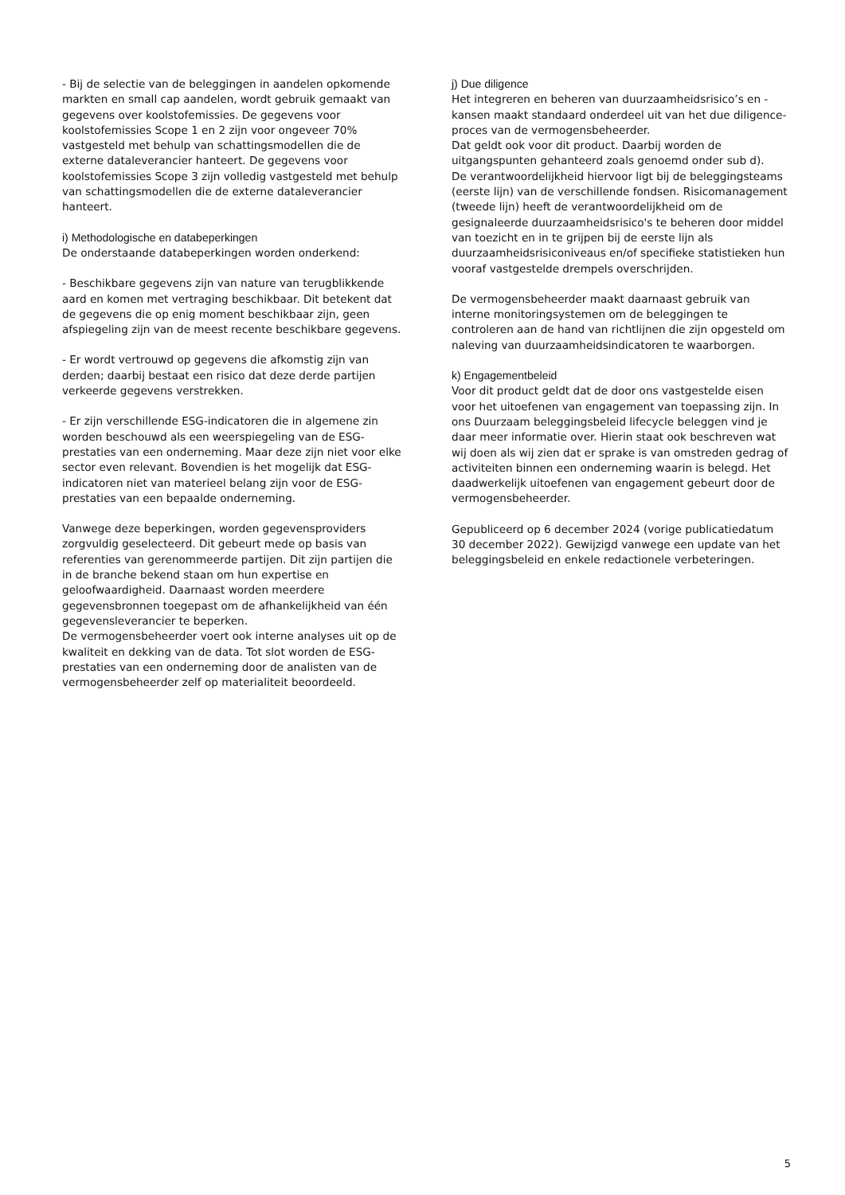- Bij de selectie van de beleggingen in aandelen opkomende markten en small cap aandelen, wordt gebruik gemaakt van gegevens over koolstofemissies. De gegevens voor koolstofemissies Scope 1 en 2 zijn voor ongeveer 70% vastgesteld met behulp van schattingsmodellen die de externe dataleverancier hanteert. De gegevens voor koolstofemissies Scope 3 zijn volledig vastgesteld met behulp van schattingsmodellen die de externe dataleverancier hanteert.
i) Methodologische en databeperkingen
De onderstaande databeperkingen worden onderkend:
- Beschikbare gegevens zijn van nature van terugblikkende aard en komen met vertraging beschikbaar. Dit betekent dat de gegevens die op enig moment beschikbaar zijn, geen afspiegeling zijn van de meest recente beschikbare gegevens.
- Er wordt vertrouwd op gegevens die afkomstig zijn van derden; daarbij bestaat een risico dat deze derde partijen verkeerde gegevens verstrekken.
- Er zijn verschillende ESG-indicatoren die in algemene zin worden beschouwd als een weerspiegeling van de ESG-prestaties van een onderneming. Maar deze zijn niet voor elke sector even relevant. Bovendien is het mogelijk dat ESG-indicatoren niet van materieel belang zijn voor de ESG-prestaties van een bepaalde onderneming.
Vanwege deze beperkingen, worden gegevensproviders zorgvuldig geselecteerd. Dit gebeurt mede op basis van referenties van gerenommeerde partijen. Dit zijn partijen die in de branche bekend staan om hun expertise en geloofwaardigheid. Daarnaast worden meerdere gegevensbronnen toegepast om de afhankelijkheid van één gegevensleverancier te beperken.
De vermogensbeheerder voert ook interne analyses uit op de kwaliteit en dekking van de data. Tot slot worden de ESG-prestaties van een onderneming door de analisten van de vermogensbeheerder zelf op materialiteit beoordeeld.
j) Due diligence
Het integreren en beheren van duurzaamheidsrisico’s en -kansen maakt standaard onderdeel uit van het due diligence-proces van de vermogensbeheerder.
Dat geldt ook voor dit product. Daarbij worden de uitgangspunten gehanteerd zoals genoemd onder sub d).
De verantwoordelijkheid hiervoor ligt bij de beleggingsteams (eerste lijn) van de verschillende fondsen. Risicomanagement (tweede lijn) heeft de verantwoordelijkheid om de gesignaleerde duurzaamheidsrisico's te beheren door middel van toezicht en in te grijpen bij de eerste lijn als duurzaamheidsrisiconiveaus en/of specifieke statistieken hun vooraf vastgestelde drempels overschrijden.
De vermogensbeheerder maakt daarnaast gebruik van interne monitoringsystemen om de beleggingen te controleren aan de hand van richtlijnen die zijn opgesteld om naleving van duurzaamheidsindicatoren te waarborgen.
k) Engagementbeleid
Voor dit product geldt dat de door ons vastgestelde eisen voor het uitoefenen van engagement van toepassing zijn. In ons Duurzaam beleggingsbeleid lifecycle beleggen vind je daar meer informatie over. Hierin staat ook beschreven wat wij doen als wij zien dat er sprake is van omstreden gedrag of activiteiten binnen een onderneming waarin is belegd. Het daadwerkelijk uitoefenen van engagement gebeurt door de vermogensbeheerder.
Gepubliceerd op 6 december 2024 (vorige publicatiedatum 30 december 2022). Gewijzigd vanwege een update van het beleggingsbeleid en enkele redactionele verbeteringen.
5